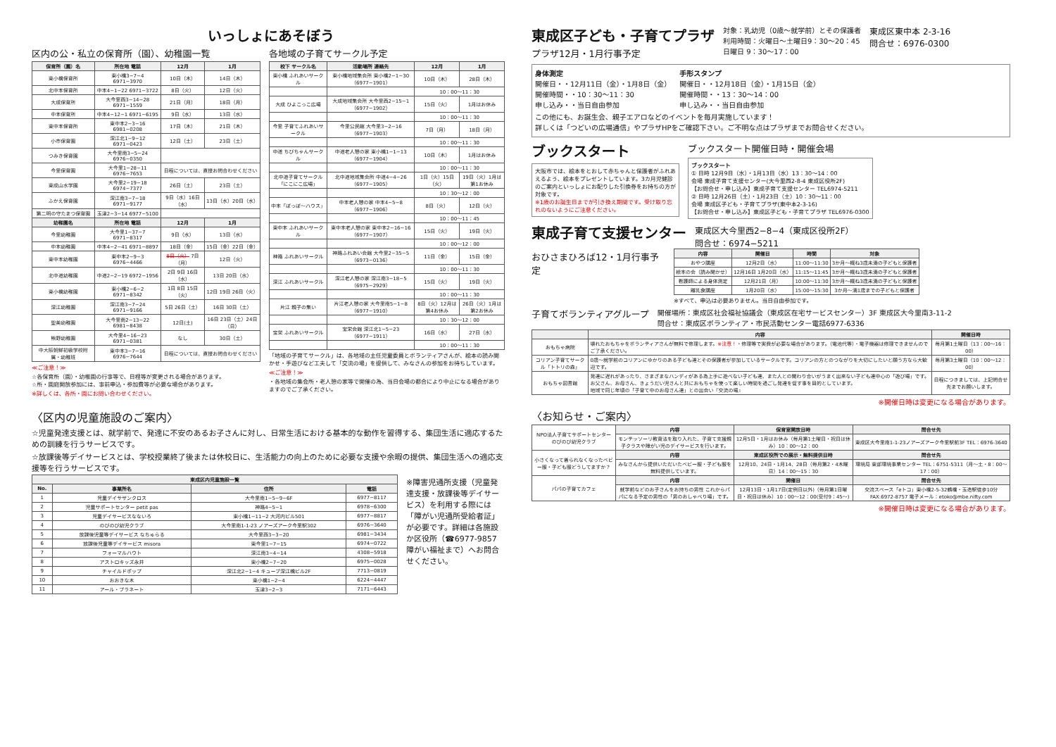いっしょにあそぼう
区内の公・私立の保育所（園）、幼稚園一覧
| 保育所（園）名 | 所在地 電話 | 12月 | 1月 |
| --- | --- | --- | --- |
| 東小橋保育所 | 東小橋3−7−4 6971−3970 | 10日（木） | 14日（木） |
| 北中本保育所 | 中本4−1−22 6971−3722 | 8日（火） | 12日（火） |
| 大成保育所 | 大今里西3−14−28 6971−1559 | 21日（月） | 18日（月） |
| 中本保育所 | 中本4−12−1 6971−6195 | 9日（水） | 13日（水） |
| 東中本保育所 | 東中本2−3−16 6981−0208 | 17日（木） | 21日（木） |
| 小市保育園 | 深江北1−9−12 6971−0423 | 12日（土） | 23日（土） |
| つみき保育園 | 大今里南3−5−24 6976−0350 | | |
| 今里保育園 | 大今里1−28−11 6976−7653 | 日程については、直接お問合わせください | |
| 東成山水学園 | 大今里2−19−18 6974−7377 | 26日（土） | 23日（土） |
| ふかえ保育園 | 深江南3−7−18 6971−9177 | 9日（水）16日（水） | 13日（水）20日（水） |
| 第二明の守たまつ保育園 | 玉津2−3−14 6977−5100 | | |
| 幼稚園名 | 所在地 電話 | 12月 | 1月 |
| 今里幼稚園 | 大今里1−37−7 6971−8317 | 9日（水） | 13日（水） |
| 中本幼稚園 | 中本4−2−41 6971−8897 | 18日（金） | 15日（金）22日（金） |
| 東中本幼稚園 | 東中本2−9−3 6976−4466 | 8日（火） 7日（月） | 12日（火） |
| 北中道幼稚園 | 中道2−2−19 6972−1956 | 2日 9日 16日（水） | 13日 20日（水） |
| 東小橋幼稚園 | 東小橋2−6−2 6971−8342 | 1日 8日 15日（火） | 12日 19日 26日（火） |
| 深江幼稚園 | 深江南3−7−24 6971−9166 | 5日 26日（土） | 16日 30日（土） |
| 聖美幼稚園 | 大今里南2−13−22 6981−8438 | 12日(土) | 16日 23日（土）24日（日） |
| 熊野幼稚園 | 大今里4−16−23 6971−0381 | なし | 30日（土） |
| 中大阪朝鮮初級学校附属・幼稚班 | 東中本3−7−16 6976−7644 | 日程については、直接お問合わせください | |
≪ご注意！≫
☆各保育所（園）・幼稚園の行事等で、日程等が変更される場合があります。
☆所・園庭開放参加には、事前申込・参加費等が必要な場合があります。
※詳しくは、各所・園にお問い合わせください。
各地域の子育てサークル予定
| 校下 サークル名 | 活動場所 連絡先 | 12月 | 1月 |
| --- | --- | --- | --- |
| 東小橋 ふれあいサークル | 東小橋地域集会所 東小橋2−1−30（6977−1901） | 10日（木） | 28日（木） |
| | | 10：00〜11：30 | |
| 大成 ひよこっこ広場 | 大成地域集会所 大今里西2−15−1（6977−1902） | 15日（火） | 1月はお休み |
| | | 10：00〜11：30 | |
| 今里 子育てふれあいサークル | 今里公民館 大今里3−2−16（6977−1903） | 7日（月） | 18日（月） |
| | | 10：00〜11：30 | |
| 中道 ちびちゃんサークル | 中道老人憩の家 東小橋1−1−13（6977−1904） | 10日（木） | 1月はお休み |
| | | 10：00〜11：30 | |
| 北中道子育てサークル「にこにこ広場」 | 北中道地域集会所 中道4−4−26（6977−1905） | 1日（火）15日（火） | 19日（火）1月は第1お休み |
| | | 10：30〜12：00 | |
| 中本「ぽっぽ〜ハウス」 | 中本老人憩の家 中本4−5−8（6977−1906） | 8日（火） | 12日（火） |
| | | 10：00〜11：45 | |
| 東中本 ふれあいサークル | 東中本老人憩の家 東中本2−16−16（6977−1907） | 15日（火） | 19日（火） |
| | | 10：00〜12：00 | |
| 神路 ふれあいサークル | 神路ふれあい会館 大今里2−35−5（6973−0136） | 11日（金） | 15日（金） |
| | | 10：00〜11：30 | |
| 深江 ふれあいサークル | 深江老人憩の家 深江南3−18−5（6975−2929） | 15日（火） | 19日（火） |
| | | 10：00〜11：30 | |
| 片江 親子の集い | 片江老人憩の家 大今里南5−1−8（6977−1910） | 8日（火）12月は第4お休み | 26日（火）1月は第2お休み |
| | | 10：30〜12：00 | |
| 宝栄 ふれあいサークル | 宝栄会館 深江北1−5−23（6977−1911） | 16日（水） | 27日（水） |
| | | 10：00〜11：30 | |
「地域の子育てサークル」は、各地域の主任児童委員とボランティアさんが、絵本の読み聞かせ・手遊びなど工夫して「交流の場」を提供して、みなさんの参加をお待ちしています。
≪ご注意！≫
・各地域の集会所・老人憩の家等で開催の為、当日会場の都合により中止になる場合がありますのでご了承ください。
〈区内の児童施設のご案内〉
☆児童発達支援とは、就学前で、発達に不安のあるお子さんに対し、日常生活における基本的な動作を習得する、集団生活に適応するための訓練を行うサービスです。
☆放課後等デイサービスとは、学校授業終了後または休校日に、生活能力の向上のために必要な支援や余暇の提供、集団生活への適応支援等を行うサービスです。
| 東成区内児童施設一覧 | | | |
| --- | --- | --- | --- |
| No. | 事業所名 | 住所 | 電話 |
| 1 | 児童デイサザンクロス | 大今里南1−5−9−6F | 6977−8117 |
| 2 | 児童サポートセンター petit pas | 神路4−5−1 | 6978−6300 |
| 3 | 児童デイサービスなないろ | 東小橋1−11−2 大河内ビル501 | 6977−8817 |
| 4 | のびのび幼児クラブ | 大今里南1-1-23 ノアーズアーク今里駅302 | 6976−3640 |
| 5 | 放課後児童等デイサービス なちゅらる | 大今里西3−3−20 | 6981−3434 |
| 6 | 放課後児童等デイサービス misora | 東今里1−7−15 | 6974−0722 |
| 7 | フォーマルハウト | 深江南3−4−14 | 4308−5918 |
| 8 | アストロキッズ永井 | 東小橋2−7−20 | 6975−0028 |
| 9 | チャイルドポップ | 深江北2−1−4 キューブ深江橋ビル2F | 7713−0819 |
| 10 | おおきな木 | 東小橋1−2−4 | 6224−4447 |
| 11 | アール・プラネート | 玉津3−2−3 | 7171−6443 |
※障害児通所支援（児童発達支援・放課後等デイサービス）を利用する際には「障がい児通所受給者証」が必要です。詳細は各施設か区役所（☎6977-9857 障がい福祉まで）へお問合せください。
東成区子ども・子育てプラザ
プラザ12月・1月行事予定
対象：乳幼児（0歳〜就学前）とその保護者
利用時間：火曜日〜土曜日9：30〜20：45
日曜日 9：30〜17：00
東成区東中本 2-3-16
問合せ：6976-0300
身体測定
開催日・・12月11日（金）・1月8日（金）
開催時間・・10：30〜11：30
申し込み・・当日自由参加
手形スタンプ
開催日・・12月18日（金）・1月15日（金）
開催時間・・13：30〜14：00
申し込み・・当日自由参加
この他にも、お誕生会、親子エアロなどのイベントを毎月実施しています！
詳しくは「つどいの広場通信」やプラザHPをご確認下さい。ご不明な点はプラザまでお問合せください。
ブックスタート
大阪市では、絵本をとおして赤ちゃんと保護者がふれあえるよう、絵本をプレゼントしています。3カ月児健診のご案内といっしょにお配りした引換券をお持ちの方が対象です。
※1歳のお誕生日までが引き換え期間です。受け取り忘れのないようにご注意ください。
ブックスタート開催日時・開催会場
ブックスタート
① 日時 12月9日（水）・1月13日（水）13：30〜14：00
会場 東成子育て支援センター(大今里西2-8-4 東成区役所2F)
【お問合せ・申し込み】東成子育て支援センター TEL6974-5211
② 日時 12月26日（土）・1月23日（土）10：30〜11：00
会場 東成区子ども・子育てプラザ(東中本2-3-16)
【お問合せ・申し込み】東成区子ども・子育てプラザ TEL6976-0300
東成子育て支援センター
東成区大今里西2−8−4（東成区役所2F）
問合せ：6974−5211
おひさまひろば12・1月行事予定
| 内容 | 開催日 | 時間 | 対象 |
| --- | --- | --- | --- |
| おやつ講座 | 12月2日（水） | 11:00〜11:30 | 3か月〜概ね3歳未満の子どもと保護者 |
| 絵本の会（読み聞かせ） | 12月16日 1月20日（水） | 11:15〜11:45 | 3か月〜概ね3歳未満の子どもと保護者 |
| 看護師による身体測定 | 12月21日（月） | 10:00〜11:30 | 3か月〜概ね3歳未満の子どもと保護者 |
| 離乳食講座 | 1月20日（水） | 15:00〜15:30 | 3か月〜満1歳までの子どもと保護者 |
※すべて、申込は必要ありません。当日自由参加です。
子育てボランティアグループ
開催場所：東成区社会福祉協議会（東成区在宅サービスセンター）3F 東成区大今里南3-11-2
問合せ：東成区ボランティア・市民活動センター電話6977-6336
| | 内容 | 開催日時 |
| --- | --- | --- |
| おもちゃ病院 | 壊れたおもちゃをボランティアさんが無料で修理します。 ※注意！ ・修理等で実費が必要な場合があります。（電池代等）・電子機器は修理できませんのでご了承ください。 | 毎月第1土曜日（13：00〜16：00） |
| コリアン子育てサークル「トトリの森」 | 0歳〜就学前のコリアンにゆかりのある子ども達とその保護者が参加しているサークルです。コリアンの方とのつながりを大切にしたいと願う方なら大歓迎です。 | 毎月第3土曜日（10：00〜12：00） |
| おもちゃ図書館 | 発達に遅れがあったり、さまざまなハンディがある為上手に遊べない子ども達、また人との関わり合いがうまく出来ない子ども達中心の「遊び場」です。お父さん、お母さん、きょうだい児さんと共におもちゃを使って楽しい時間を過ごし発達を促す事を目的としています。 地域で同じ年頃の「子育て中のお母さん達」との出会い『交流の場』 | 日程につきましては、上記問合せ先までお願いします。 |
※開催日時は変更になる場合があります。
〈お知らせ・ご案内〉
| NPO法人子育てサポートセンター のびのび幼児クラブ | 内容 | 保育室開放日時 | 問合せ先 |
| | モンテッソーリ教育法を取り入れた、子育て支援親子クラスや障がい児のデイサービスを行います。 | 12月5日・1月はお休み（毎月第1土曜日・祝日は休み）10：00〜12：00 | 東成区大今里南1-1-23ノアーズアーク今里駅前3F TEL：6976-3640 |
| 小さくなって着られなくなったベビー服・子ども服どうしてますか？ | 内容 | 東成区役所での展示・無料提供日時 | 問合せ先 |
| | みなさんから提供いただいたベビー服・子ども服を無料提供しています。 | 12月10、24日・1月14、28日（毎月第2・4木曜日）14：00〜15：30 | 環境局 東部環境事業センター TEL：6751-5311（月〜土・8：00〜17：00） |
| パパの子育てカフェ | 内容 | 開催日 | 問合せ先 |
| | 就学前などのお子さんをお持ちの男性 これからパパになる予定の男性の「男のおしゃべり場」です。 | 12月13日・1月17日(定例日以外)（毎月第1日曜日・祝日は休み）10：00〜12：00(受付9：45〜) | 交流スペース「eトコ」東小橋2-5-32鶴橋・玉造駅徒歩10分 FAX:6972-8757 電子メール：etoko@mbe.nifty.com |
※開催日時は変更になる場合があります。